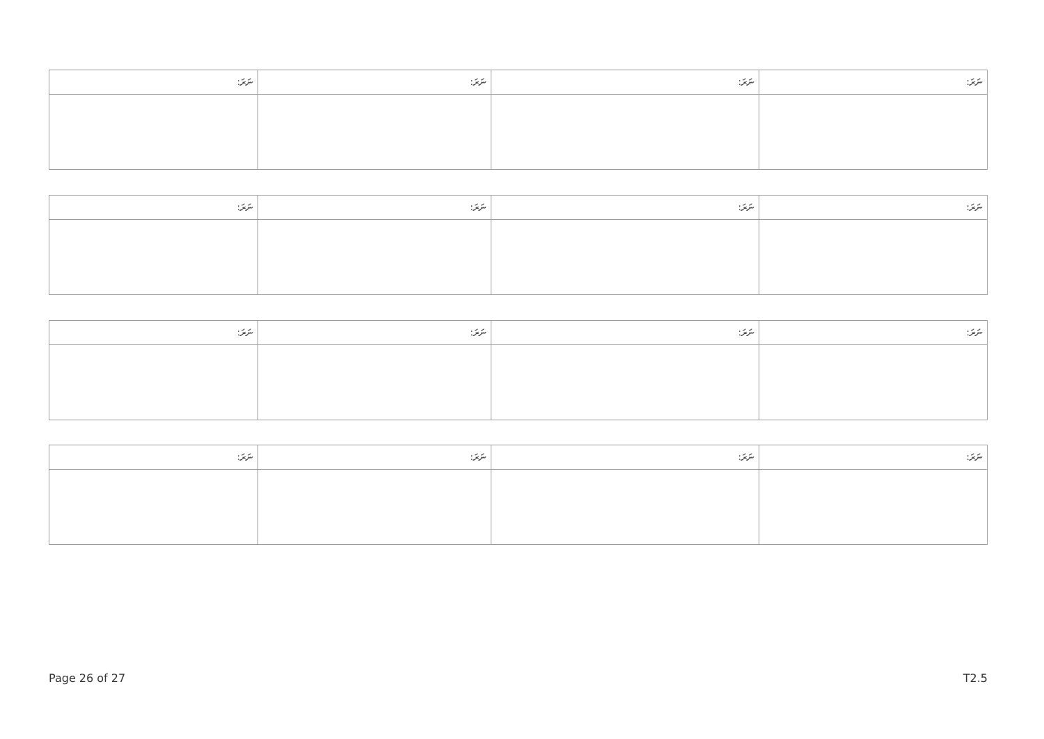| ނަރަ: | ނަރަ: | ނަރަ: | ނަރަ: |
| ނަރަ: | ނަރަ: | ނަރަ: | ނަރަ: |
| ނަރަ: | ނަރަ: | ނަރަ: | ނަރަ: |
| ނަރަ: | ނަރަ: | ނަރަ: | ނަރަ: |
Page 26 of 27 T2.5